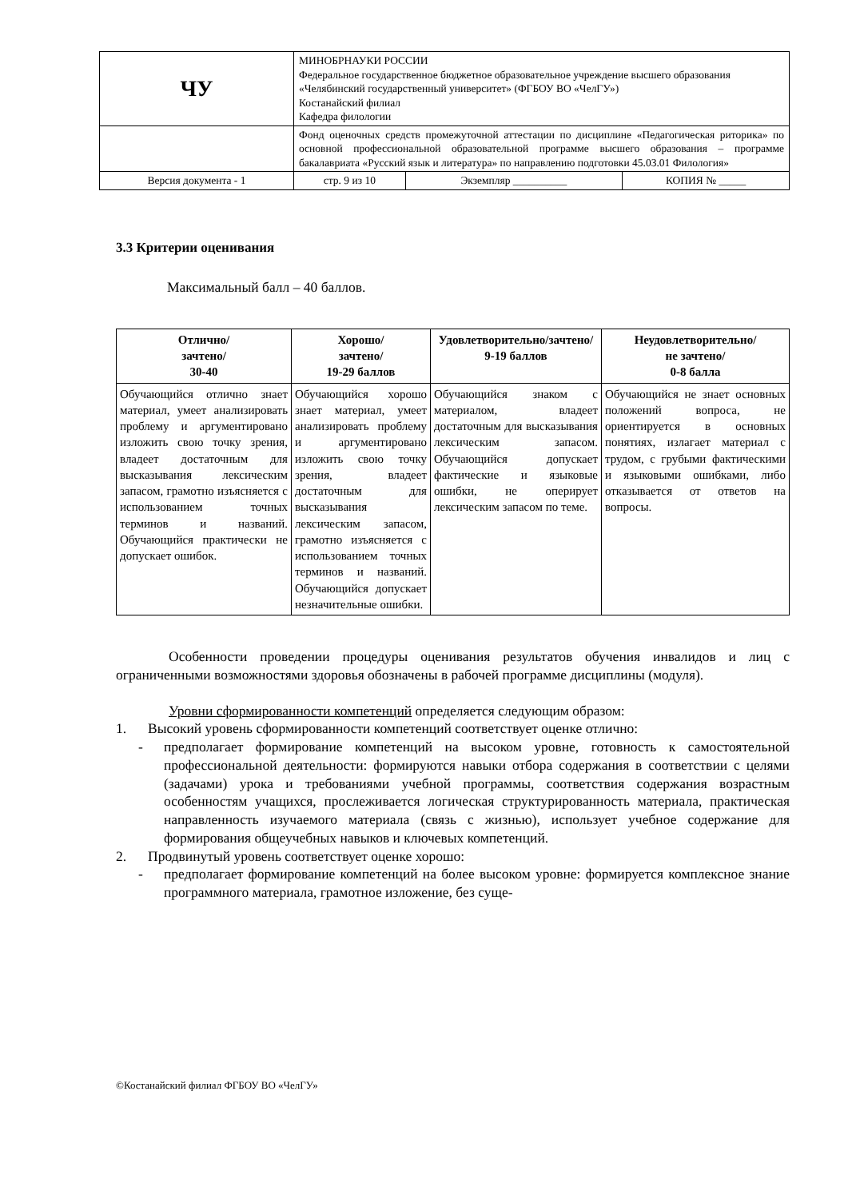| ЧУ | МИНОБРНАУКИ РОССИИ Федеральное государственное бюджетное образовательное учреждение высшего образования «Челябинский государственный университет» (ФГБОУ ВО «ЧелГУ») Костанайский филиал Кафедра филологии | | |
| | Фонд оценочных средств промежуточной аттестации по дисциплине «Педагогическая риторика» по основной профессиональной образовательной программе высшего образования – программе бакалавриата «Русский язык и литература» по направлению подготовки 45.03.01 Филология» | | |
| Версия документа - 1 | стр. 9 из 10 | Экземпляр __________ | КОПИЯ № _____ |
3.3 Критерии оценивания
Максимальный балл – 40 баллов.
| Отлично/ зачтено/ 30-40 | Хорошо/ зачтено/ 19-29 баллов | Удовлетворительно/зачтено/ 9-19 баллов | Неудовлетворительно/ не зачтено/ 0-8 балла |
| --- | --- | --- | --- |
| Обучающийся отлично знает материал, умеет анализировать проблему и аргументировано изложить свою точку зрения, владеет достаточным для высказывания лексическим запасом, грамотно изъясняется с использованием точных терминов и названий. Обучающийся практически не допускает ошибок. | Обучающийся хорошо знает материал, умеет анализировать проблему и аргументировано изложить свою точку зрения, владеет достаточным для высказывания лексическим запасом, грамотно изъясняется с использованием точных терминов и названий. Обучающийся допускает незначительные ошибки. | Обучающийся знаком с материалом, владеет достаточным для высказывания лексическим запасом. Обучающийся допускает фактические и языковые ошибки, не оперирует лексическим запасом по теме. | Обучающийся не знает основных положений вопроса, не ориентируется в основных понятиях, излагает материал с трудом, с грубыми фактическими и языковыми ошибками, либо отказывается от ответов на вопросы. |
Особенности проведении процедуры оценивания результатов обучения инвалидов и лиц с ограниченными возможностями здоровья обозначены в рабочей программе дисциплины (модуля).
Уровни сформированности компетенций определяется следующим образом:
1. Высокий уровень сформированности компетенций соответствует оценке отлично:
- предполагает формирование компетенций на высоком уровне, готовность к самостоятельной профессиональной деятельности: формируются навыки отбора содержания в соответствии с целями (задачами) урока и требованиями учебной программы, соответствия содержания возрастным особенностям учащихся, прослеживается логическая структурированность материала, практическая направленность изучаемого материала (связь с жизнью), использует учебное содержание для формирования общеучебных навыков и ключевых компетенций.
2. Продвинутый уровень соответствует оценке хорошо:
- предполагает формирование компетенций на более высоком уровне: формируется комплексное знание программного материала, грамотное изложение, без суще-
©Костанайский филиал ФГБОУ ВО «ЧелГУ»